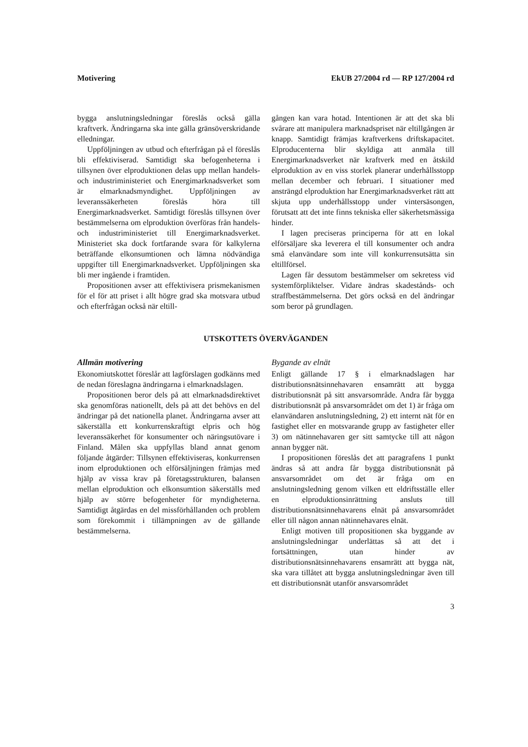Motivering EkUB 27/2004 rd — RP 127/2004 rd
bygga anslutningsledningar föreslås också gälla kraftverk. Ändringarna ska inte gälla gränsöverskridande elledningar.
Uppföljningen av utbud och efterfrågan på el föreslås bli effektiviserad. Samtidigt ska befogenheterna i tillsynen över elproduktionen delas upp mellan handels- och industriministeriet och Energimarknadsverket som är elmarknadsmyndighet. Uppföljningen av leveranssäkerheten föreslås höra till Energimarknadsverket. Samtidigt föreslås tillsynen över bestämmelserna om elproduktion överföras från handels- och industriministeriet till Energimarknadsverket. Ministeriet ska dock fortfarande svara för kalkylerna beträffande elkonsumtionen och lämna nödvändiga uppgifter till Energimarknadsverket. Uppföljningen ska bli mer ingående i framtiden.
Propositionen avser att effektivisera prismekanismen för el för att priset i allt högre grad ska motsvara utbud och efterfrågan också när eltill-
gången kan vara hotad. Intentionen är att det ska bli svårare att manipulera marknadspriset när eltillgången är knapp. Samtidigt främjas kraftverkens driftskapacitet. Elproducenterna blir skyldiga att anmäla till Energimarknadsverket när kraftverk med en åtskild elproduktion av en viss storlek planerar underhållsstopp mellan december och februari. I situationer med ansträngd elproduktion har Energimarknadsverket rätt att skjuta upp underhållsstopp under vintersäsongen, förutsatt att det inte finns tekniska eller säkerhetsmässiga hinder.
I lagen preciseras principerna för att en lokal elförsäljare ska leverera el till konsumenter och andra små elanvändare som inte vill konkurrensutsätta sin eltillförsel.
Lagen får dessutom bestämmelser om sekretess vid systemförpliktelser. Vidare ändras skadestånds- och straffbestämmelserna. Det görs också en del ändringar som beror på grundlagen.
UTSKOTTETS ÖVERVÄGANDEN
Allmän motivering
Ekonomiutskottet föreslår att lagförslagen godkänns med de nedan föreslagna ändringarna i elmarknadslagen.
Propositionen beror dels på att elmarknadsdirektivet ska genomföras nationellt, dels på att det behövs en del ändringar på det nationella planet. Ändringarna avser att säkerställa ett konkurrenskraftigt elpris och hög leveranssäkerhet för konsumenter och näringsutövare i Finland. Målen ska uppfyllas bland annat genom följande åtgärder: Tillsynen effektiviseras, konkurrensen inom elproduktionen och elförsäljningen främjas med hjälp av vissa krav på företagsstrukturen, balansen mellan elproduktion och elkonsumtion säkerställs med hjälp av större befogenheter för myndigheterna. Samtidigt åtgärdas en del missförhållanden och problem som förekommit i tillämpningen av de gällande bestämmelserna.
Bygande av elnät
Enligt gällande 17 § i elmarknadslagen har distributionsnätsinnehavaren ensamrätt att bygga distributionsnät på sitt ansvarsområde. Andra får bygga distributionsnät på ansvarsområdet om det 1) är fråga om elanvändaren anslutningsledning, 2) ett internt nät för en fastighet eller en motsvarande grupp av fastigheter eller 3) om nätinnehavaren ger sitt samtycke till att någon annan bygger nät.
I propositionen föreslås det att paragrafens 1 punkt ändras så att andra får bygga distributionsnät på ansvarsområdet om det är fråga om en anslutningsledning genom vilken ett eldriftsställe eller en elproduktionsinrättning ansluts till distributionsnätsinnehavarens elnät på ansvarsområdet eller till någon annan nätinnehavares elnät.
Enligt motiven till propositionen ska byggande av anslutningsledningar underlättas så att det i fortsättningen, utan hinder av distributionsnätsinnehavarens ensamrätt att bygga nät, ska vara tillåtet att bygga anslutningsledningar även till ett distributionsnät utanför ansvarsområdet
3